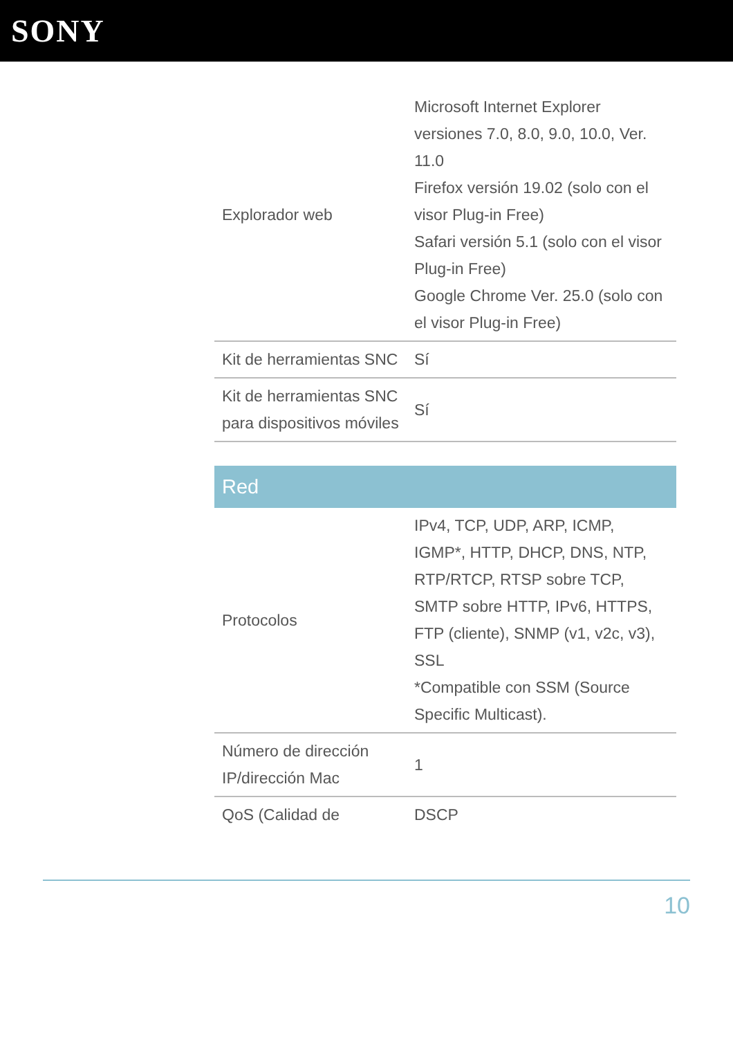SONY
| Explorador web | Microsoft Internet Explorer versiones 7.0, 8.0, 9.0, 10.0, Ver. 11.0 Firefox versión 19.02 (solo con el visor Plug-in Free) Safari versión 5.1 (solo con el visor Plug-in Free) Google Chrome Ver. 25.0 (solo con el visor Plug-in Free) |
| Kit de herramientas SNC | Sí |
| Kit de herramientas SNC para dispositivos móviles | Sí |
Red
| Protocolos | IPv4, TCP, UDP, ARP, ICMP, IGMP*, HTTP, DHCP, DNS, NTP, RTP/RTCP, RTSP sobre TCP, SMTP sobre HTTP, IPv6, HTTPS, FTP (cliente), SNMP (v1, v2c, v3), SSL *Compatible con SSM (Source Specific Multicast). |
| Número de dirección IP/dirección Mac | 1 |
| QoS (Calidad de | DSCP |
10